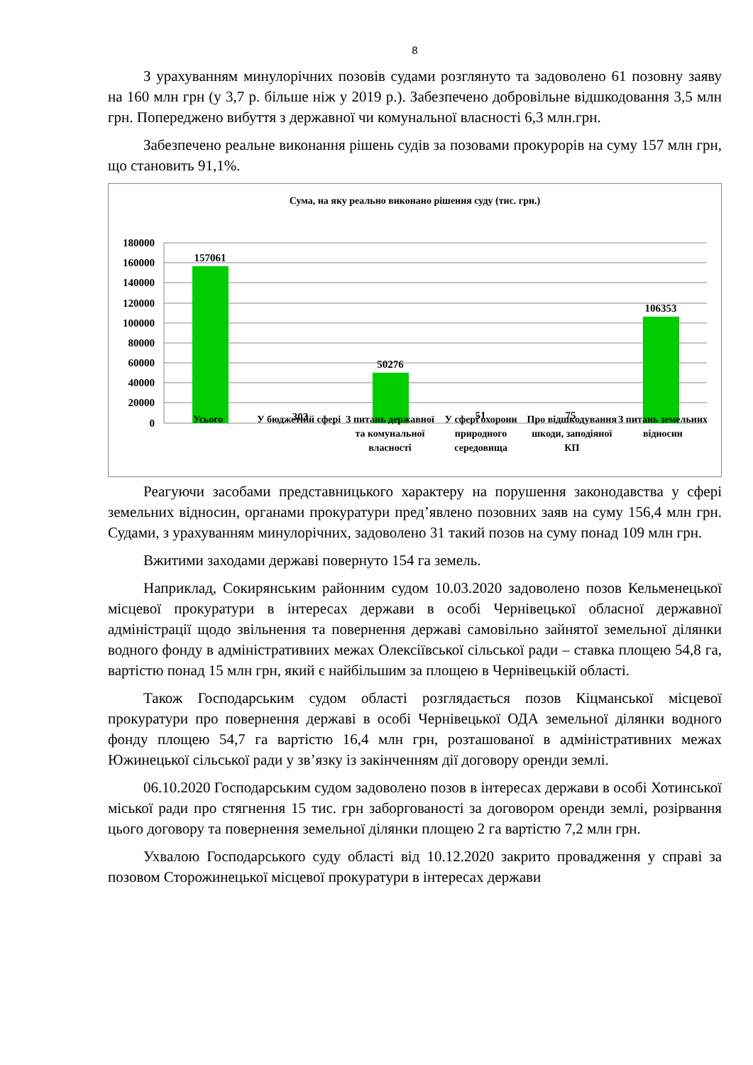8
З урахуванням минулорічних позовів судами розглянуто та задоволено 61 позовну заяву на 160 млн грн (у 3,7 р. більше ніж у 2019 р.). Забезпечено добровільне відшкодовання 3,5 млн грн. Попереджено вибуття з державної чи комунальної власності 6,3 млн.грн.
Забезпечено реальне виконання рішень судів за позовами прокурорів на суму 157 млн грн, що становить 91,1%.
Сума, на яку реально виконано рішення суду (тис. грн.)
180000
160000
140000
120000
100000
80000
60000
40000
20000
0
157061
303
50276
51
75
106353
Усього У бюджетній сфері З питань державної та комунальної власності
У сфері охорони природного середовища
Про відшкодування шкоди, заподіяної КП
З питань земельних відносин
Реагуючи засобами представницького характеру на порушення законодавства у сфері земельних відносин, органами прокуратури пред’явлено позовних заяв на суму 156,4 млн грн. Судами, з урахуванням минулорічних, задоволено 31 такий позов на суму понад 109 млн грн.
Вжитими заходами державі повернуто 154 га земель.
Наприклад, Сокирянським районним судом 10.03.2020 задоволено позов Кельменецької місцевої прокуратури в інтересах держави в особі Чернівецької обласної державної адміністрації щодо звільнення та повернення державі самовільно зайнятої земельної ділянки водного фонду в адміністративних межах Олексіївської сільської ради – ставка площею 54,8 га, вартістю понад 15 млн грн, який є найбільшим за площею в Чернівецькій області.
Також Господарським судом області розглядається позов Кіцманської місцевої прокуратури про повернення державі в особі Чернівецької ОДА земельної ділянки водного фонду площею 54,7 га вартістю 16,4 млн грн, розташованої в адміністративних межах Южинецької сільської ради у зв’язку із закінченням дії договору оренди землі.
06.10.2020 Господарським судом задоволено позов в інтересах держави в особі Хотинської міської ради про стягнення 15 тис. грн заборгованості за договором оренди землі, розірвання цього договору та повернення земельної ділянки площею 2 га вартістю 7,2 млн грн.
Ухвалою Господарського суду області від 10.12.2020 закрито провадження у справі за позовом Сторожинецької місцевої прокуратури в інтересах держави